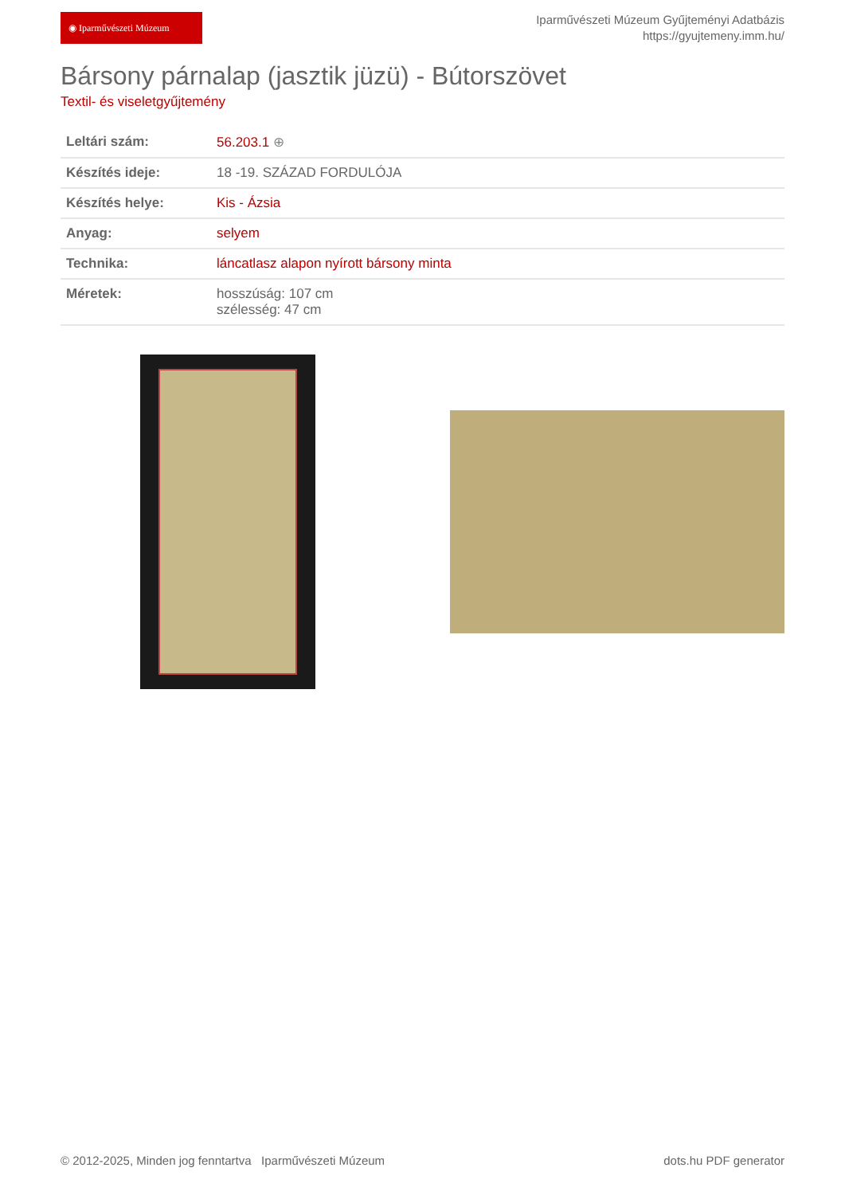◉ Iparművészeti Múzeum
Iparművészeti Múzeum Gyűjteményi Adatbázis
https://gyujtemeny.imm.hu/
Bársony párnalap (jasztik jüzü) - Bútorszövet
Textil- és viseletgyűjtemény
| Leltári szám: | 56.203.1 ⊕ |
| Készítés ideje: | 18 -19. SZÁZAD FORDULÓJA |
| Készítés helye: | Kis - Ázsia |
| Anyag: | selyem |
| Technika: | láncatlasz alapon nyírott bársony minta |
| Méretek: | hosszúság: 107 cm szélesség: 47 cm |
© 2012-2025, Minden jog fenntartva Iparművészeti Múzeum dots.hu PDF generator